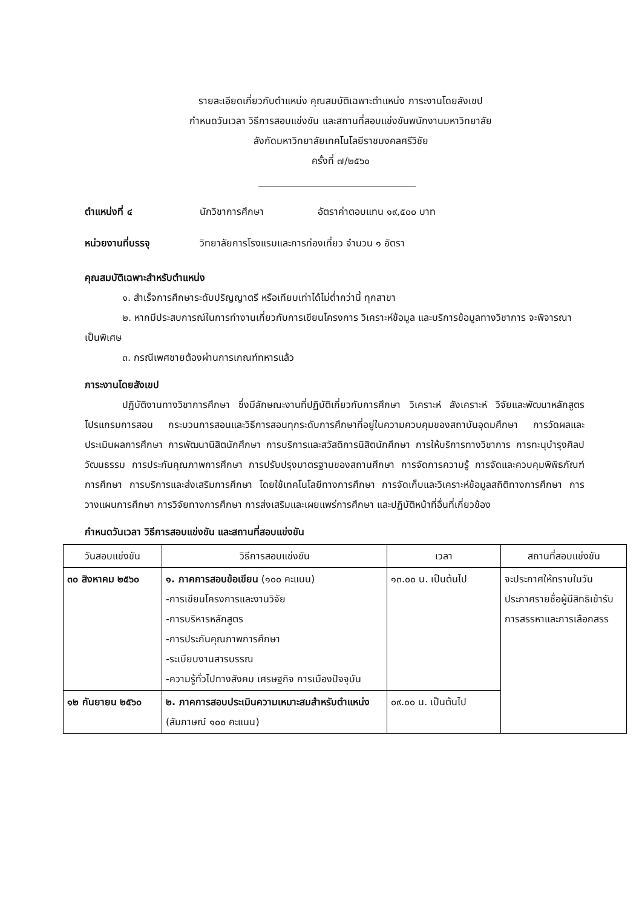รายละเอียดเกี่ยวกับตำแหน่ง คุณสมบัติเฉพาะตำแหน่ง ภาระงานโดยสังเขป
กำหนดวันเวลา วิธีการสอบแข่งขัน และสถานที่สอบแข่งขันพนักงานมหาวิทยาลัย
สังกัดมหาวิทยาลัยเทคโนโลยีราชมงคลศรีวิชัย
ครั้งที่ ๗/๒๕๖๐
ตำแหน่งที่ ๔ นักวิชาการศึกษา อัตราค่าตอบแทน ๑๙,๕๐๐ บาท
หน่วยงานที่บรรจุ วิทยาลัยการโรงแรมและการท่องเที่ยว จำนวน ๑ อัตรา
คุณสมบัติเฉพาะสำหรับตำแหน่ง
๑. สำเร็จการศึกษาระดับปริญญาตรี หรือเทียบเท่าได้ไม่ต่ำกว่านี้ ทุกสาขา
๒. หากมีประสบการณ์ในการทำงานเกี่ยวกับการเขียนโครงการ วิเคราะห์ข้อมูล และบริการข้อมูลทางวิชาการ จะพิจารณาเป็นพิเศษ
๓. กรณีเพศชายต้องผ่านการเกณฑ์ทหารแล้ว
ภาระงานโดยสังเขป
ปฏิบัติงานทางวิชาการศึกษา ซึ่งมีลักษณะงานที่ปฏิบัติเกี่ยวกับการศึกษา วิเคราะห์ สังเคราะห์ วิจัยและพัฒนาหลักสูตร โปรแกรมการสอน กระบวนการสอนและวิธีการสอนทุกระดับการศึกษาที่อยู่ในความควบคุมของสถาบันอุดมศึกษา การวัดผลและประเมินผลการศึกษา การพัฒนานิสิตนักศึกษา การบริการและสวัสดิการนิสิตนักศึกษา การให้บริการทางวิชาการ การทะนุบำรุงศิลปวัฒนธรรม การประกันคุณภาพการศึกษา การปรับปรุงมาตรฐานของสถานศึกษา การจัดการความรู้ การจัดและควบคุมพิพิธภัณฑ์การศึกษา การบริการและส่งเสริมการศึกษา โดยใช้เทคโนโลยีทางการศึกษา การจัดเก็บและวิเคราะห์ข้อมูลสถิติทางการศึกษา การวางแผนการศึกษา การวิจัยทางการศึกษา การส่งเสริมและเผยแพร่การศึกษา และปฏิบัติหน้าที่อื่นที่เกี่ยวข้อง
กำหนดวันเวลา วิธีการสอบแข่งขัน และสถานที่สอบแข่งขัน
| วันสอบแข่งขัน | วิธีการสอบแข่งขัน | เวลา | สถานที่สอบแข่งขัน |
| --- | --- | --- | --- |
| ๓๐ สิงหาคม ๒๕๖๐ | ๑. ภาคการสอบข้อเขียน (๑๐๐ คะแนน) -การเขียนโครงการและงานวิจัย -การบริหารหลักสูตร -การประกันคุณภาพการศึกษา -ระเบียบงานสารบรรณ -ความรู้ทั่วไปทางสังคม เศรษฐกิจ การเมืองปัจจุบัน | ๑๓.๐๐ น. เป็นต้นไป | จะประกาศให้ทราบในวันประกาศรายชื่อผู้มีสิทธิเข้ารับการสรรหาและการเลือกสรร |
| ๑๒ กันยายน ๒๕๖๐ | ๒. ภาคการสอบประเมินความเหมาะสมสำหรับตำแหน่ง (สัมภาษณ์ ๑๐๐ คะแนน) | ๐๙.๐๐ น. เป็นต้นไป | |